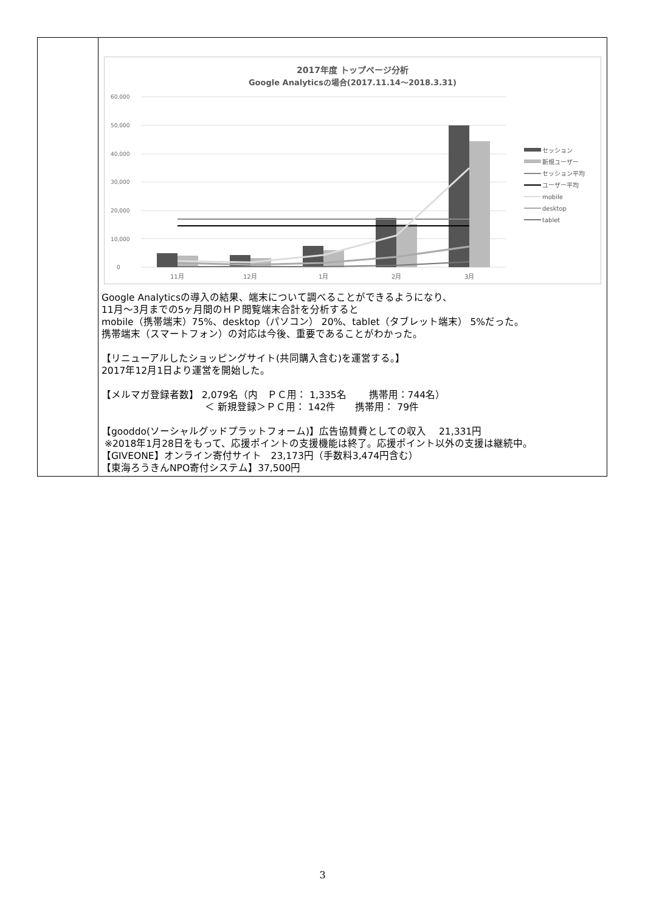| | 2017年度 トップページ分析 Google Analyticsの場合(2017.11.14～2018.3.31) 60,000 50,000 40,000 30,000 20,000 10,000 0 11月 12月 1月 2月 3月 セッション 新規ユーザー セッション平均 ユーザー平均 mobile desktop tablet Google Analyticsの導入の結果、端末について調べることができるようになり、 11月～3月までの5ヶ月間のＨＰ閲覧端末合計を分析すると mobile（携帯端末）75%、desktop（パソコン） 20%、tablet（タブレット端末） 5%だった。 携帯端末（スマートフォン）の対応は今後、重要であることがわかった。 【リニューアルしたショッピングサイト(共同購入含む)を運営する。】 2017年12月1日より運営を開始した。 【メルマガ登録者数】 2,079名（内 ＰＣ用： 1,335名 携帯用：744名） ＜ 新規登録＞ＰＣ用： 142件 携帯用： 79件 【gooddo(ソーシャルグッドプラットフォーム)】広告協賛費としての収入 21,331円 ※2018年1月28日をもって、応援ポイントの支援機能は終了。応援ポイント以外の支援は継続中。 【GIVEONE】オンライン寄付サイト 23,173円（手数料3,474円含む） 【東海ろうきんNPO寄付システム】37,500円 |
3